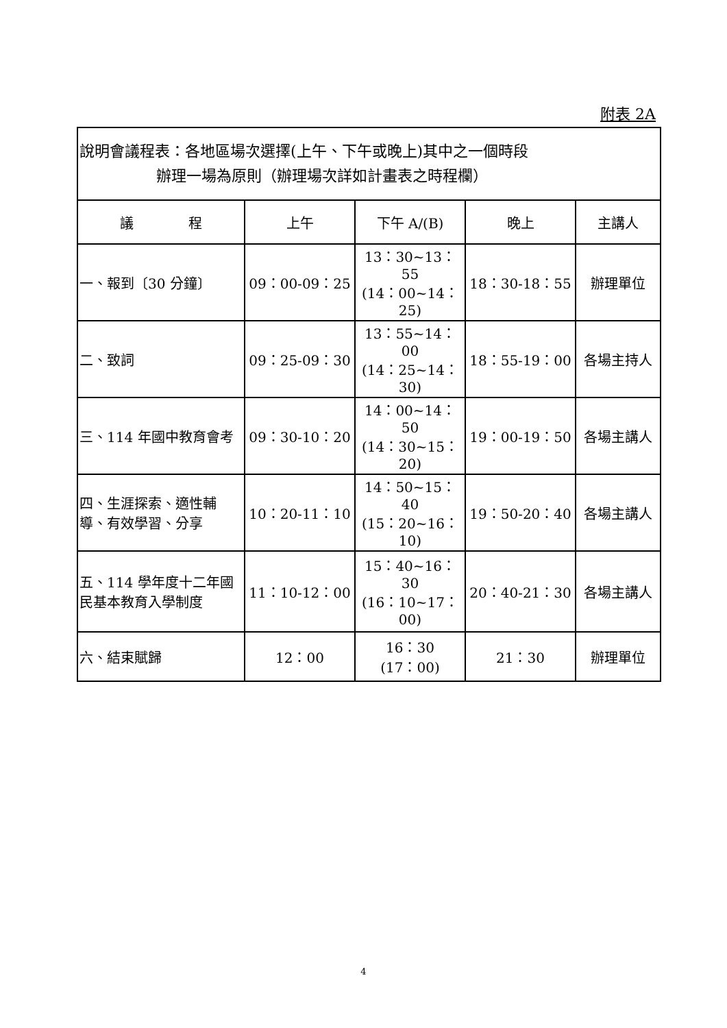附表 2A
| 說明會議程表：各地區場次選擇(上午、下午或晚上)其中之一個時段 辦理一場為原則（辦理場次詳如計畫表之時程欄） | | | | |
| 議 程 | 上午 | 下午 A/(B) | 晚上 | 主講人 |
| 一、報到〔30 分鐘〕 | 09：00-09：25 | 13：30~13：55 (14：00~14：25) | 18：30-18：55 | 辦理單位 |
| 二、致詞 | 09：25-09：30 | 13：55~14：00 (14：25~14：30) | 18：55-19：00 | 各場主持人 |
| 三、114 年國中教育會考 | 09：30-10：20 | 14：00~14：50 (14：30~15：20) | 19：00-19：50 | 各場主講人 |
| 四、生涯探索、適性輔導、有效學習、分享 | 10：20-11：10 | 14：50~15：40 (15：20~16：10) | 19：50-20：40 | 各場主講人 |
| 五、114 學年度十二年國民基本教育入學制度 | 11：10-12：00 | 15：40~16：30 (16：10~17：00) | 20：40-21：30 | 各場主講人 |
| 六、結束賦歸 | 12：00 | 16：30 (17：00) | 21：30 | 辦理單位 |
4